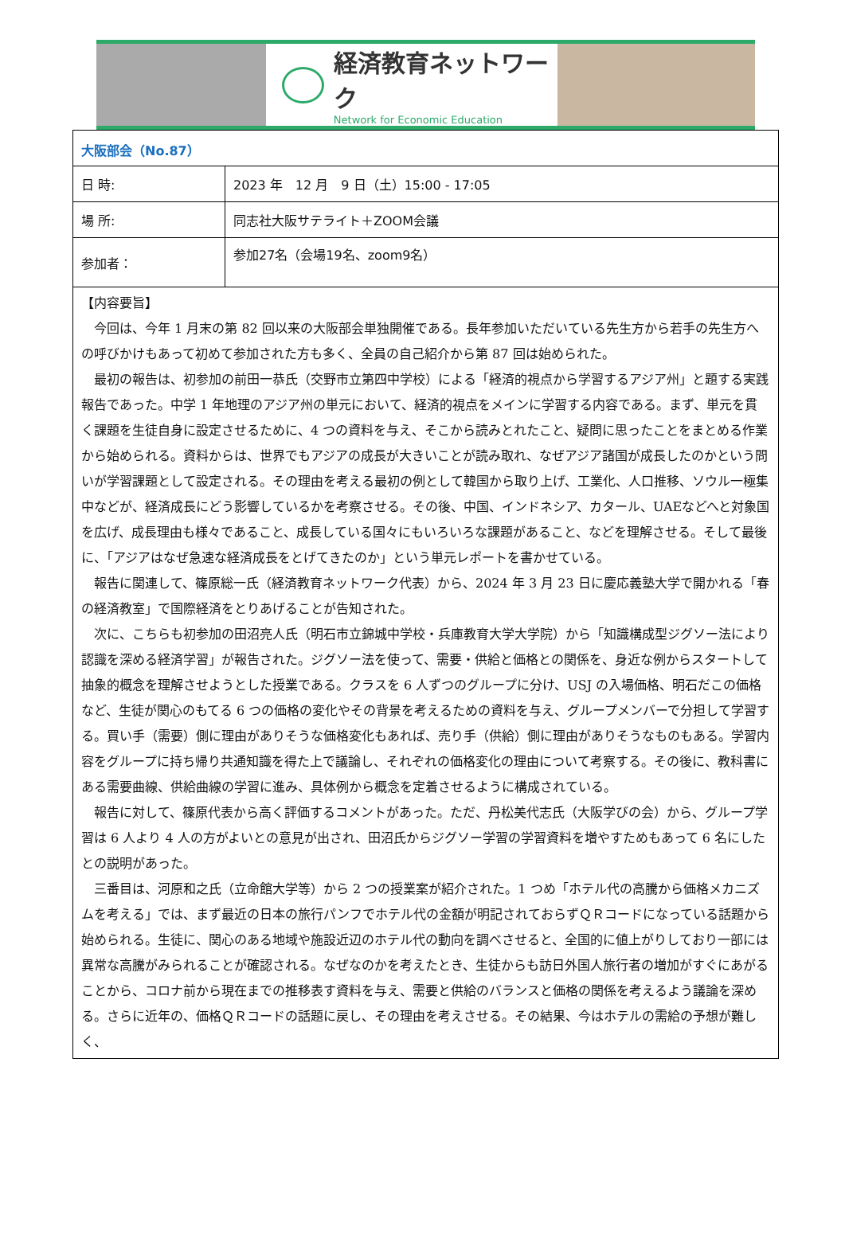経済教育ネットワーク
Network for Economic Education
| 大阪部会（No.87） | |
| 日 時: | 2023 年 12 月 9 日（土）15:00 - 17:05 |
| 場 所: | 同志社大阪サテライト＋ZOOM会議 |
| 参加者： | 参加27名（会場19名、zoom9名） |
| 【内容要旨】 今回は、今年 1 月末の第 82 回以来の大阪部会単独開催である。長年参加いただいている先生方から若手の先生方への呼びかけもあって初めて参加された方も多く、全員の自己紹介から第 87 回は始められた。 最初の報告は、初参加の前田一恭氏（交野市立第四中学校）による「経済的視点から学習するアジア州」と題する実践報告であった。中学 1 年地理のアジア州の単元において、経済的視点をメインに学習する内容である。まず、単元を貫く課題を生徒自身に設定させるために、4 つの資料を与え、そこから読みとれたこと、疑問に思ったことをまとめる作業から始められる。資料からは、世界でもアジアの成長が大きいことが読み取れ、なぜアジア諸国が成長したのかという問いが学習課題として設定される。その理由を考える最初の例として韓国から取り上げ、工業化、人口推移、ソウル一極集中などが、経済成長にどう影響しているかを考察させる。その後、中国、インドネシア、カタール、UAEなどへと対象国を広げ、成長理由も様々であること、成長している国々にもいろいろな課題があること、などを理解させる。そして最後に、「アジアはなぜ急速な経済成長をとげてきたのか」という単元レポートを書かせている。 報告に関連して、篠原総一氏（経済教育ネットワーク代表）から、2024 年 3 月 23 日に慶応義塾大学で開かれる「春の経済教室」で国際経済をとりあげることが告知された。 次に、こちらも初参加の田沼亮人氏（明石市立錦城中学校・兵庫教育大学大学院）から「知識構成型ジグソー法により認識を深める経済学習」が報告された。ジグソー法を使って、需要・供給と価格との関係を、身近な例からスタートして抽象的概念を理解させようとした授業である。クラスを 6 人ずつのグループに分け、USJ の入場価格、明石だこの価格など、生徒が関心のもてる 6 つの価格の変化やその背景を考えるための資料を与え、グループメンバーで分担して学習する。買い手（需要）側に理由がありそうな価格変化もあれば、売り手（供給）側に理由がありそうなものもある。学習内容をグループに持ち帰り共通知識を得た上で議論し、それぞれの価格変化の理由について考察する。その後に、教科書にある需要曲線、供給曲線の学習に進み、具体例から概念を定着させるように構成されている。 報告に対して、篠原代表から高く評価するコメントがあった。ただ、丹松美代志氏（大阪学びの会）から、グループ学習は 6 人より 4 人の方がよいとの意見が出され、田沼氏からジグソー学習の学習資料を増やすためもあって 6 名にしたとの説明があった。 三番目は、河原和之氏（立命館大学等）から 2 つの授業案が紹介された。1 つめ「ホテル代の高騰から価格メカニズムを考える」では、まず最近の日本の旅行パンフでホテル代の金額が明記されておらずＱＲコードになっている話題から始められる。生徒に、関心のある地域や施設近辺のホテル代の動向を調べさせると、全国的に値上がりしており一部には異常な高騰がみられることが確認される。なぜなのかを考えたとき、生徒からも訪日外国人旅行者の増加がすぐにあがることから、コロナ前から現在までの推移表す資料を与え、需要と供給のバランスと価格の関係を考えるよう議論を深める。さらに近年の、価格ＱＲコードの話題に戻し、その理由を考えさせる。その結果、今はホテルの需給の予想が難しく、 | |